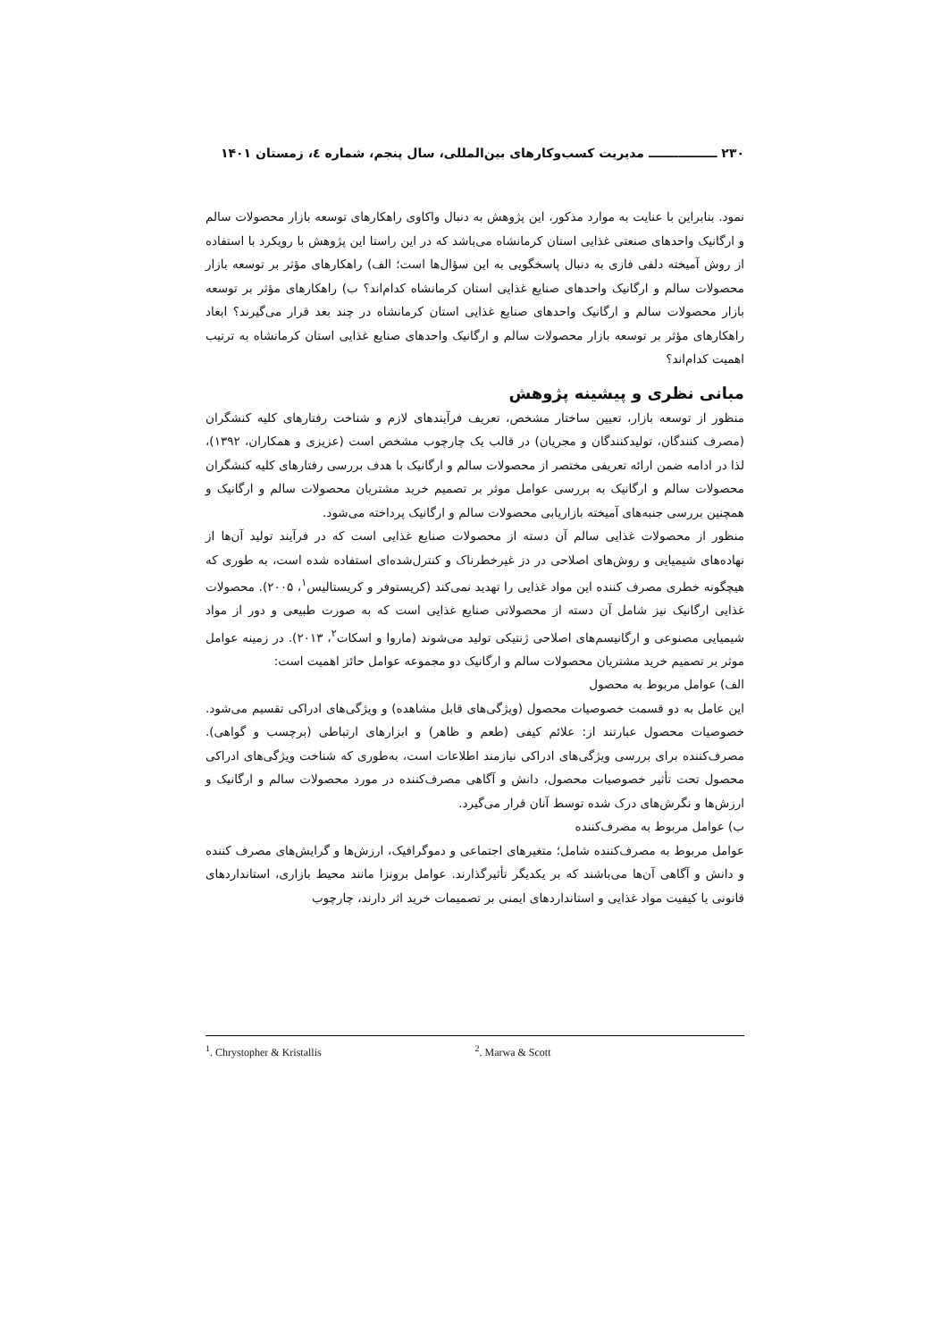۲۳۰ ــــــــــــــــ مدیریت کسب‌وکارهای بین‌المللی، سال پنجم، شماره ٤، زمستان ۱۴۰۱
نمود. بنابراین با عنایت به موارد مذکور، این پژوهش به دنبال واکاوی راهکارهای توسعه بازار محصولات سالم و ارگانیک واحدهای صنعتی غذایی استان کرمانشاه می‌باشد که در این راستا این پژوهش با رویکرد با استفاده از روش آمیخته دلفی فازی به دنبال پاسخگویی به این سؤال‌ها است؛ الف) راهکارهای مؤثر بر توسعه بازار محصولات سالم و ارگانیک واحدهای صنایع غذایی استان کرمانشاه کدام‌اند؟ ب) راهکارهای مؤثر بر توسعه بازار محصولات سالم و ارگانیک واحدهای صنایع غذایی استان کرمانشاه در چند بعد قرار می‌گیرند؟ ابعاد راهکارهای مؤثر بر توسعه بازار محصولات سالم و ارگانیک واحدهای صنایع غذایی استان کرمانشاه به ترتیب اهمیت کدام‌اند؟
مبانی نظری و پیشینه پژوهش
منظور از توسعه بازار، تعیین ساختار مشخص، تعریف فرآیندهای لازم و شناخت رفتارهای کلیه کنشگران (مصرف کنندگان، تولیدکنندگان و مجریان) در قالب یک چارچوب مشخص است (عزیزی و همکاران، ۱۳۹۲)، لذا در ادامه ضمن ارائه تعریفی مختصر از محصولات سالم و ارگانیک با هدف بررسی رفتارهای کلیه کنشگران محصولات سالم و ارگانیک به بررسی عوامل موثر بر تصمیم خرید مشتریان محصولات سالم و ارگانیک و همچنین بررسی جنبه‌های آمیخته بازاریابی محصولات سالم و ارگانیک پرداخته می‌شود.
منظور از محصولات غذایی سالم آن دسته از محصولات صنایع غذایی است که در فرآیند تولید آن‌ها از نهاده‌های شیمیایی و روش‌های اصلاحی در دز غیرخطرناک و کنترل‌شده‌ای استفاده شده است، به طوری که هیچگونه خطری مصرف کننده این مواد غذایی را تهدید نمی‌کند (کریستوفر و کریستالیس<sup>۱</sup>، ۲۰۰۵). محصولات غذایی ارگانیک نیز شامل آن دسته از محصولاتی صنایع غذایی است که به صورت طبیعی و دور از مواد شیمیایی مصنوعی و ارگانیسم‌های اصلاحی ژنتیکی تولید می‌شوند (ماروا و اسکات<sup>۲</sup>، ۲۰۱۳). در زمینه عوامل موثر بر تصمیم خرید مشتریان محصولات سالم و ارگانیک دو مجموعه عوامل حائز اهمیت است:
الف) عوامل مربوط به محصول
این عامل به دو قسمت خصوصیات محصول (ویژگی‌های قابل مشاهده) و ویژگی‌های ادراکی تقسیم می‌شود. خصوصیات محصول عبارتند از: علائم کیفی (طعم و ظاهر) و ابزارهای ارتباطی (برچسب و گواهی). مصرف‌کننده برای بررسی ویژگی‌های ادراکی نیازمند اطلاعات است، به‌طوری که شناخت ویژگی‌های ادراکی محصول تحت تأثیر خصوصیات محصول، دانش و آگاهی مصرف‌کننده در مورد محصولات سالم و ارگانیک و ارزش‌ها و نگرش‌های درک شده توسط آنان قرار می‌گیرد.
ب) عوامل مربوط به مصرف‌کننده
عوامل مربوط به مصرف‌کننده شامل؛ متغیرهای اجتماعی و دموگرافیک، ارزش‌ها و گرایش‌های مصرف کننده و دانش و آگاهی آن‌ها می‌باشند که بر یکدیگر تأثیرگذارند. عوامل برونزا مانند محیط بازاری، استانداردهای قانونی یا کیفیت مواد غذایی و استانداردهای ایمنی بر تصمیمات خرید اثر دارند، چارچوب
<sup>1</sup>. Chrystopher & Kristallis <sup>2</sup>. Marwa & Scott